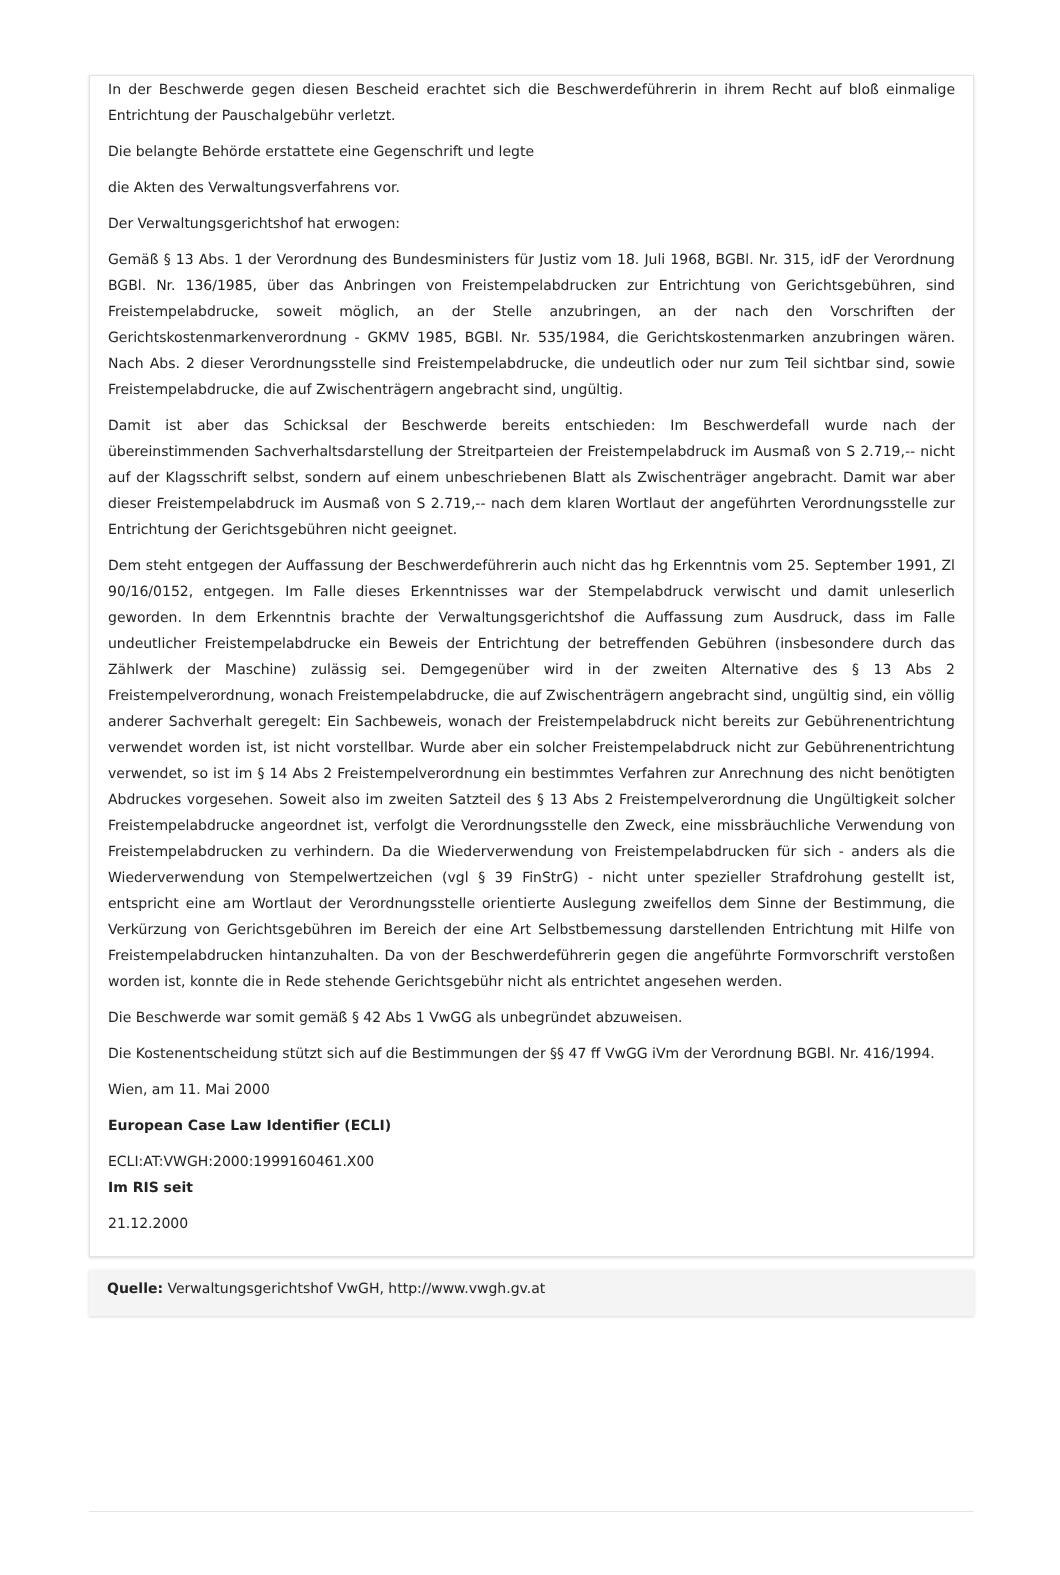In der Beschwerde gegen diesen Bescheid erachtet sich die Beschwerdeführerin in ihrem Recht auf bloß einmalige Entrichtung der Pauschalgebühr verletzt.
Die belangte Behörde erstattete eine Gegenschrift und legte
die Akten des Verwaltungsverfahrens vor.
Der Verwaltungsgerichtshof hat erwogen:
Gemäß § 13 Abs. 1 der Verordnung des Bundesministers für Justiz vom 18. Juli 1968, BGBl. Nr. 315, idF der Verordnung BGBl. Nr. 136/1985, über das Anbringen von Freistempelabdrucken zur Entrichtung von Gerichtsgebühren, sind Freistempelabdrucke, soweit möglich, an der Stelle anzubringen, an der nach den Vorschriften der Gerichtskostenmarkenverordnung - GKMV 1985, BGBl. Nr. 535/1984, die Gerichtskostenmarken anzubringen wären. Nach Abs. 2 dieser Verordnungsstelle sind Freistempelabdrucke, die undeutlich oder nur zum Teil sichtbar sind, sowie Freistempelabdrucke, die auf Zwischenträgern angebracht sind, ungültig.
Damit ist aber das Schicksal der Beschwerde bereits entschieden: Im Beschwerdefall wurde nach der übereinstimmenden Sachverhaltsdarstellung der Streitparteien der Freistempelabdruck im Ausmaß von S 2.719,-- nicht auf der Klagsschrift selbst, sondern auf einem unbeschriebenen Blatt als Zwischenträger angebracht. Damit war aber dieser Freistempelabdruck im Ausmaß von S 2.719,-- nach dem klaren Wortlaut der angeführten Verordnungsstelle zur Entrichtung der Gerichtsgebühren nicht geeignet.
Dem steht entgegen der Auffassung der Beschwerdeführerin auch nicht das hg Erkenntnis vom 25. September 1991, Zl 90/16/0152, entgegen. Im Falle dieses Erkenntnisses war der Stempelabdruck verwischt und damit unleserlich geworden. In dem Erkenntnis brachte der Verwaltungsgerichtshof die Auffassung zum Ausdruck, dass im Falle undeutlicher Freistempelabdrucke ein Beweis der Entrichtung der betreffenden Gebühren (insbesondere durch das Zählwerk der Maschine) zulässig sei. Demgegenüber wird in der zweiten Alternative des § 13 Abs 2 Freistempelverordnung, wonach Freistempelabdrucke, die auf Zwischenträgern angebracht sind, ungültig sind, ein völlig anderer Sachverhalt geregelt: Ein Sachbeweis, wonach der Freistempelabdruck nicht bereits zur Gebührenentrichtung verwendet worden ist, ist nicht vorstellbar. Wurde aber ein solcher Freistempelabdruck nicht zur Gebührenentrichtung verwendet, so ist im § 14 Abs 2 Freistempelverordnung ein bestimmtes Verfahren zur Anrechnung des nicht benötigten Abdruckes vorgesehen. Soweit also im zweiten Satzteil des § 13 Abs 2 Freistempelverordnung die Ungültigkeit solcher Freistempelabdrucke angeordnet ist, verfolgt die Verordnungsstelle den Zweck, eine missbräuchliche Verwendung von Freistempelabdrucken zu verhindern. Da die Wiederverwendung von Freistempelabdrucken für sich - anders als die Wiederverwendung von Stempelwertzeichen (vgl § 39 FinStrG) - nicht unter spezieller Strafdrohung gestellt ist, entspricht eine am Wortlaut der Verordnungsstelle orientierte Auslegung zweifellos dem Sinne der Bestimmung, die Verkürzung von Gerichtsgebühren im Bereich der eine Art Selbstbemessung darstellenden Entrichtung mit Hilfe von Freistempelabdrucken hintanzuhalten. Da von der Beschwerdeführerin gegen die angeführte Formvorschrift verstoßen worden ist, konnte die in Rede stehende Gerichtsgebühr nicht als entrichtet angesehen werden.
Die Beschwerde war somit gemäß § 42 Abs 1 VwGG als unbegründet abzuweisen.
Die Kostenentscheidung stützt sich auf die Bestimmungen der §§ 47 ff VwGG iVm der Verordnung BGBl. Nr. 416/1994.
Wien, am 11. Mai 2000
European Case Law Identifier (ECLI)
ECLI:AT:VWGH:2000:1999160461.X00
Im RIS seit
21.12.2000
Quelle: Verwaltungsgerichtshof VwGH, http://www.vwgh.gv.at